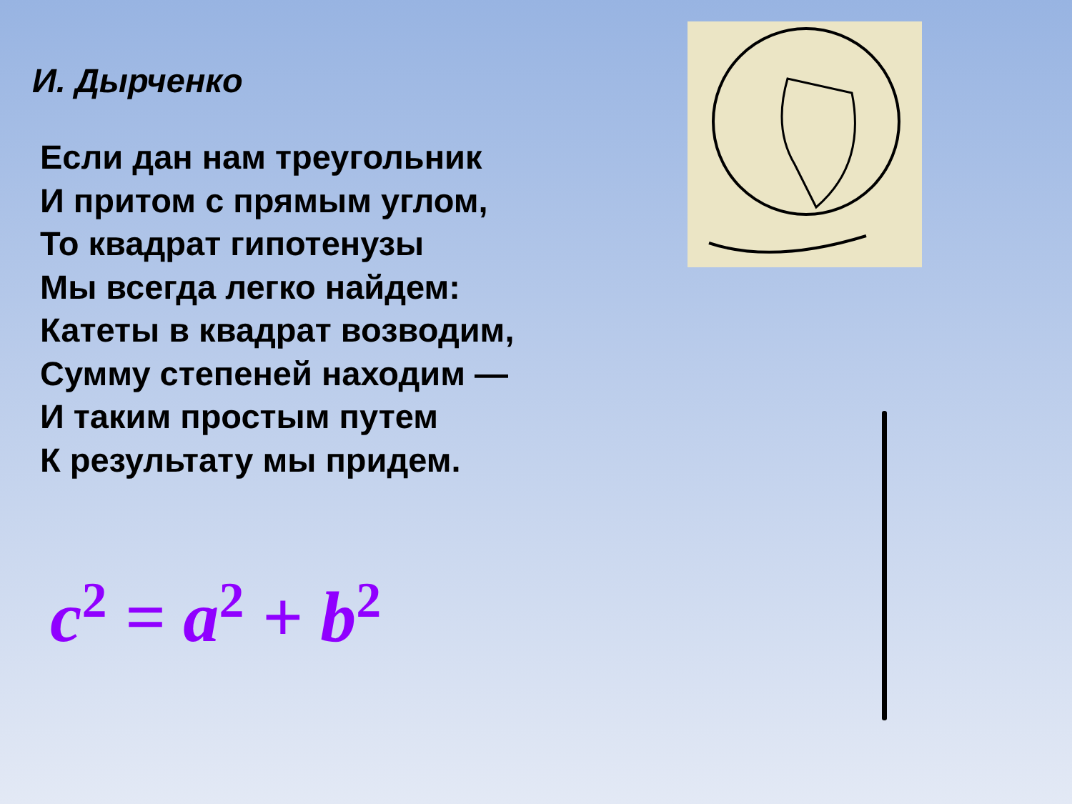И. Дырченко
Если дан нам треугольник
И притом с прямым углом,
То квадрат гипотенузы
Мы всегда легко найдем:
Катеты в квадрат возводим,
Сумму степеней находим —
И таким простым путем
К результату мы придем.
c<sup>2</sup> = a<sup>2</sup> + b<sup>2</sup>